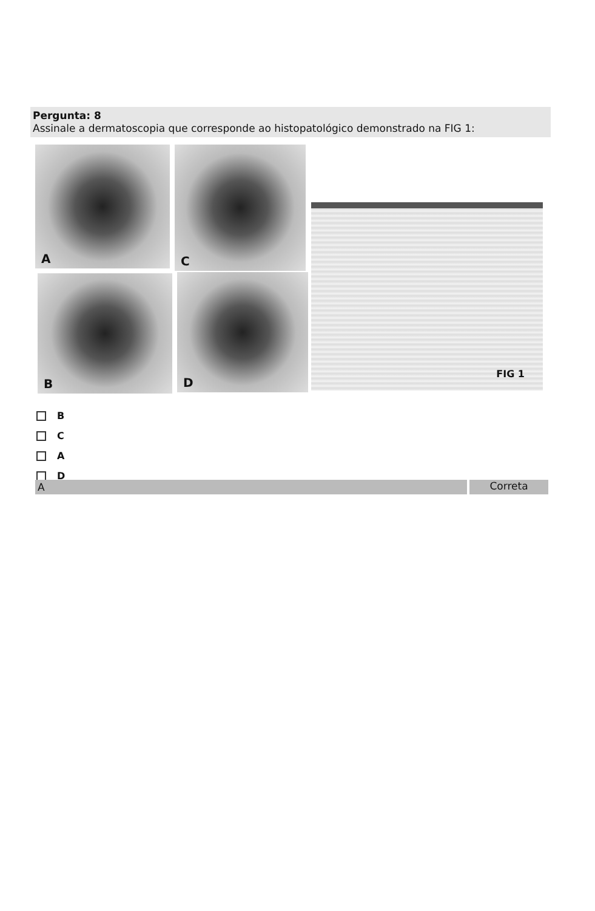Pergunta: 8
Assinale a dermatoscopia que corresponde ao histopatológico demonstrado na FIG 1:
A C
B D
FIG 1
B
C
A
D
A Correta